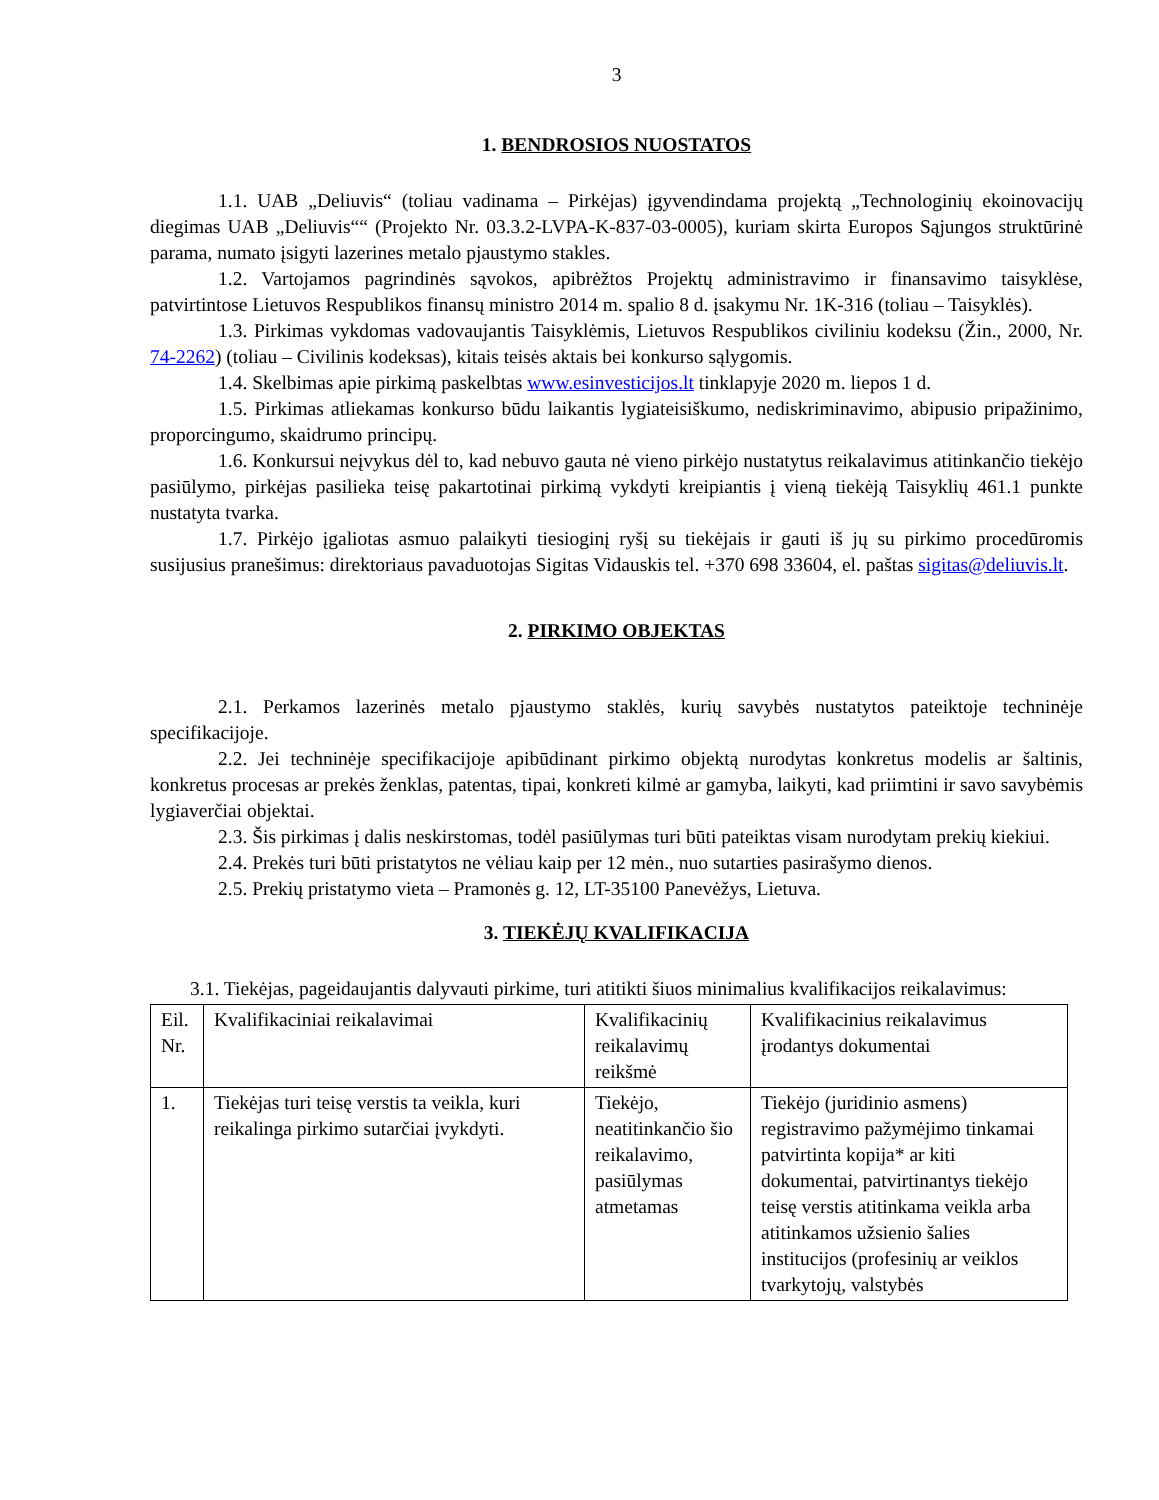3
1. BENDROSIOS NUOSTATOS
1.1. UAB „Deliuvis“ (toliau vadinama – Pirkėjas) įgyvendindama projektą „Technologinių ekoinovacijų diegimas UAB „Deliuvis““ (Projekto Nr. 03.3.2-LVPA-K-837-03-0005), kuriam skirta Europos Sąjungos struktūrinė parama, numato įsigyti lazerines metalo pjaustymo stakles.
1.2. Vartojamos pagrindinės sąvokos, apibrėžtos Projektų administravimo ir finansavimo taisyklėse, patvirtintose Lietuvos Respublikos finansų ministro 2014 m. spalio 8 d. įsakymu Nr. 1K-316 (toliau – Taisyklės).
1.3. Pirkimas vykdomas vadovaujantis Taisyklėmis, Lietuvos Respublikos civiliniu kodeksu (Žin., 2000, Nr. 74-2262) (toliau – Civilinis kodeksas), kitais teisės aktais bei konkurso sąlygomis.
1.4. Skelbimas apie pirkimą paskelbtas www.esinvesticijos.lt tinklapyje 2020 m. liepos 1 d.
1.5. Pirkimas atliekamas konkurso būdu laikantis lygiateisiškumo, nediskriminavimo, abipusio pripažinimo, proporcingumo, skaidrumo principų.
1.6. Konkursui neįvykus dėl to, kad nebuvo gauta nė vieno pirkėjo nustatytus reikalavimus atitinkančio tiekėjo pasiūlymo, pirkėjas pasilieka teisę pakartotinai pirkimą vykdyti kreipiantis į vieną tiekėją Taisyklių 461.1 punkte nustatyta tvarka.
1.7. Pirkėjo įgaliotas asmuo palaikyti tiesioginį ryšį su tiekėjais ir gauti iš jų su pirkimo procedūromis susijusius pranešimus: direktoriaus pavaduotojas Sigitas Vidauskis tel. +370 698 33604, el. paštas sigitas@deliuvis.lt.
2. PIRKIMO OBJEKTAS
2.1. Perkamos lazerinės metalo pjaustymo staklės, kurių savybės nustatytos pateiktoje techninėje specifikacijoje.
2.2. Jei techninėje specifikacijoje apibūdinant pirkimo objektą nurodytas konkretus modelis ar šaltinis, konkretus procesas ar prekės ženklas, patentas, tipai, konkreti kilmė ar gamyba, laikyti, kad priimtini ir savo savybėmis lygiaverčiai objektai.
2.3. Šis pirkimas į dalis neskirstomas, todėl pasiūlymas turi būti pateiktas visam nurodytam prekių kiekiui.
2.4. Prekės turi būti pristatytos ne vėliau kaip per 12 mėn., nuo sutarties pasirašymo dienos.
2.5. Prekių pristatymo vieta – Pramonės g. 12, LT-35100 Panevėžys, Lietuva.
3. TIEKĖJŲ KVALIFIKACIJA
3.1. Tiekėjas, pageidaujantis dalyvauti pirkime, turi atitikti šiuos minimalius kvalifikacijos reikalavimus:
| Eil. Nr. | Kvalifikaciniai reikalavimai | Kvalifikacinių reikalavimų reikšmė | Kvalifikacinius reikalavimus įrodantys dokumentai |
| 1. | Tiekėjas turi teisę verstis ta veikla, kuri reikalinga pirkimo sutarčiai įvykdyti. | Tiekėjo, neatitinkančio šio reikalavimo, pasiūlymas atmetamas | Tiekėjo (juridinio asmens) registravimo pažymėjimo tinkamai patvirtinta kopija* ar kiti dokumentai, patvirtinantys tiekėjo teisę verstis atitinkama veikla arba atitinkamos užsienio šalies institucijos (profesinių ar veiklos tvarkytojų, valstybės |